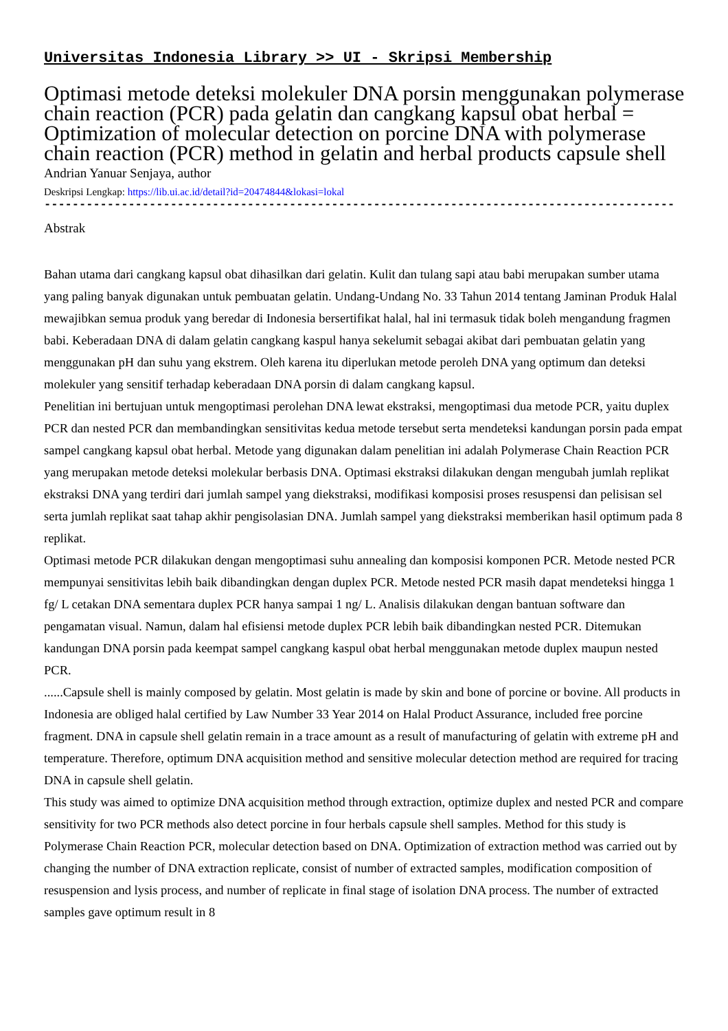Universitas Indonesia Library >> UI - Skripsi Membership
Optimasi metode deteksi molekuler DNA porsin menggunakan polymerase chain reaction (PCR) pada gelatin dan cangkang kapsul obat herbal = Optimization of molecular detection on porcine DNA with polymerase chain reaction (PCR) method in gelatin and herbal products capsule shell
Andrian Yanuar Senjaya, author
Deskripsi Lengkap: https://lib.ui.ac.id/detail?id=20474844&lokasi=lokal
------------------------------------------------------------------------------------------
Abstrak
Bahan utama dari cangkang kapsul obat dihasilkan dari gelatin. Kulit dan tulang sapi atau babi merupakan sumber utama yang paling banyak digunakan untuk pembuatan gelatin. Undang-Undang No. 33 Tahun 2014 tentang Jaminan Produk Halal mewajibkan semua produk yang beredar di Indonesia bersertifikat halal, hal ini termasuk tidak boleh mengandung fragmen babi. Keberadaan DNA di dalam gelatin cangkang kaspul hanya sekelumit sebagai akibat dari pembuatan gelatin yang menggunakan pH dan suhu yang ekstrem. Oleh karena itu diperlukan metode peroleh DNA yang optimum dan deteksi molekuler yang sensitif terhadap keberadaan DNA porsin di dalam cangkang kapsul.
Penelitian ini bertujuan untuk mengoptimasi perolehan DNA lewat ekstraksi, mengoptimasi dua metode PCR, yaitu duplex PCR dan nested PCR dan membandingkan sensitivitas kedua metode tersebut serta mendeteksi kandungan porsin pada empat sampel cangkang kapsul obat herbal. Metode yang digunakan dalam penelitian ini adalah Polymerase Chain Reaction PCR yang merupakan metode deteksi molekular berbasis DNA. Optimasi ekstraksi dilakukan dengan mengubah jumlah replikat ekstraksi DNA yang terdiri dari jumlah sampel yang diekstraksi, modifikasi komposisi proses resuspensi dan pelisisan sel serta jumlah replikat saat tahap akhir pengisolasian DNA. Jumlah sampel yang diekstraksi memberikan hasil optimum pada 8 replikat.
Optimasi metode PCR dilakukan dengan mengoptimasi suhu annealing dan komposisi komponen PCR. Metode nested PCR mempunyai sensitivitas lebih baik dibandingkan dengan duplex PCR. Metode nested PCR masih dapat mendeteksi hingga 1 fg/ L cetakan DNA sementara duplex PCR hanya sampai 1 ng/ L. Analisis dilakukan dengan bantuan software dan pengamatan visual. Namun, dalam hal efisiensi metode duplex PCR lebih baik dibandingkan nested PCR. Ditemukan kandungan DNA porsin pada keempat sampel cangkang kaspul obat herbal menggunakan metode duplex maupun nested PCR.
......Capsule shell is mainly composed by gelatin. Most gelatin is made by skin and bone of porcine or bovine. All products in Indonesia are obliged halal certified by Law Number 33 Year 2014 on Halal Product Assurance, included free porcine fragment. DNA in capsule shell gelatin remain in a trace amount as a result of manufacturing of gelatin with extreme pH and temperature. Therefore, optimum DNA acquisition method and sensitive molecular detection method are required for tracing DNA in capsule shell gelatin.
This study was aimed to optimize DNA acquisition method through extraction, optimize duplex and nested PCR and compare sensitivity for two PCR methods also detect porcine in four herbals capsule shell samples. Method for this study is Polymerase Chain Reaction PCR, molecular detection based on DNA. Optimization of extraction method was carried out by changing the number of DNA extraction replicate, consist of number of extracted samples, modification composition of resuspension and lysis process, and number of replicate in final stage of isolation DNA process. The number of extracted samples gave optimum result in 8